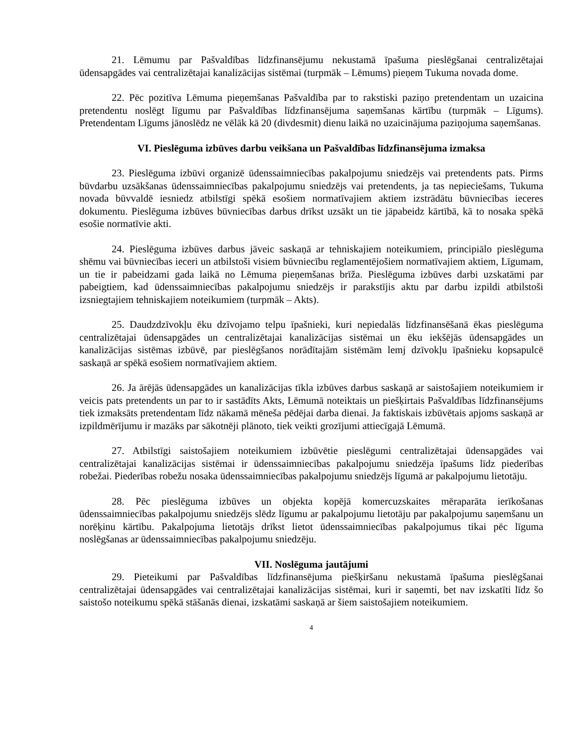21. Lēmumu par Pašvaldības līdzfinansējumu nekustamā īpašuma pieslēgšanai centralizētajai ūdensapgādes vai centralizētajai kanalizācijas sistēmai (turpmāk – Lēmums) pieņem Tukuma novada dome.
22. Pēc pozitīva Lēmuma pieņemšanas Pašvaldība par to rakstiski paziņo pretendentam un uzaicina pretendentu noslēgt līgumu par Pašvaldības līdzfinansējuma saņemšanas kārtību (turpmāk – Līgums). Pretendentam Līgums jānoslēdz ne vēlāk kā 20 (divdesmit) dienu laikā no uzaicinājuma paziņojuma saņemšanas.
VI. Pieslēguma izbūves darbu veikšana un Pašvaldības līdzfinansējuma izmaksa
23. Pieslēguma izbūvi organizē ūdenssaimniecības pakalpojumu sniedzējs vai pretendents pats. Pirms būvdarbu uzsākšanas ūdenssaimniecības pakalpojumu sniedzējs vai pretendents, ja tas nepieciešams, Tukuma novada būvvaldē iesniedz atbilstīgi spēkā esošiem normatīvajiem aktiem izstrādātu būvniecības ieceres dokumentu. Pieslēguma izbūves būvniecības darbus drīkst uzsākt un tie jāpabeidz kārtībā, kā to nosaka spēkā esošie normatīvie akti.
24. Pieslēguma izbūves darbus jāveic saskaņā ar tehniskajiem noteikumiem, principiālo pieslēguma shēmu vai būvniecības ieceri un atbilstoši visiem būvniecību reglamentējošiem normatīvajiem aktiem, Līgumam, un tie ir pabeidzami gada laikā no Lēmuma pieņemšanas brīža. Pieslēguma izbūves darbi uzskatāmi par pabeigtiem, kad ūdenssaimniecības pakalpojumu sniedzējs ir parakstījis aktu par darbu izpildi atbilstoši izsniegtajiem tehniskajiem noteikumiem (turpmāk – Akts).
25. Daudzdzīvokļu ēku dzīvojamo telpu īpašnieki, kuri nepiedalās līdzfinansēšanā ēkas pieslēguma centralizētajai ūdensapgādes un centralizētajai kanalizācijas sistēmai un ēku iekšējās ūdensapgādes un kanalizācijas sistēmas izbūvē, par pieslēgšanos norādītajām sistēmām lemj dzīvokļu īpašnieku kopsapulcē saskaņā ar spēkā esošiem normatīvajiem aktiem.
26. Ja ārējās ūdensapgādes un kanalizācijas tīkla izbūves darbus saskaņā ar saistošajiem noteikumiem ir veicis pats pretendents un par to ir sastādīts Akts, Lēmumā noteiktais un piešķirtais Pašvaldības līdzfinansējums tiek izmaksāts pretendentam līdz nākamā mēneša pēdējai darba dienai. Ja faktiskais izbūvētais apjoms saskaņā ar izpildmērījumu ir mazāks par sākotnēji plānoto, tiek veikti grozījumi attiecīgajā Lēmumā.
27. Atbilstīgi saistošajiem noteikumiem izbūvētie pieslēgumi centralizētajai ūdensapgādes vai centralizētajai kanalizācijas sistēmai ir ūdenssaimniecības pakalpojumu sniedzēja īpašums līdz piederības robežai. Piederības robežu nosaka ūdenssaimniecības pakalpojumu sniedzējs līgumā ar pakalpojumu lietotāju.
28. Pēc pieslēguma izbūves un objekta kopējā komercuzskaites mēraparāta ierīkošanas ūdenssaimniecības pakalpojumu sniedzējs slēdz līgumu ar pakalpojumu lietotāju par pakalpojumu saņemšanu un norēķinu kārtību. Pakalpojuma lietotājs drīkst lietot ūdenssaimniecības pakalpojumus tikai pēc līguma noslēgšanas ar ūdenssaimniecības pakalpojumu sniedzēju.
VII. Noslēguma jautājumi
29. Pieteikumi par Pašvaldības līdzfinansējuma piešķiršanu nekustamā īpašuma pieslēgšanai centralizētajai ūdensapgādes vai centralizētajai kanalizācijas sistēmai, kuri ir saņemti, bet nav izskatīti līdz šo saistošo noteikumu spēkā stāšanās dienai, izskatāmi saskaņā ar šiem saistošajiem noteikumiem.
4